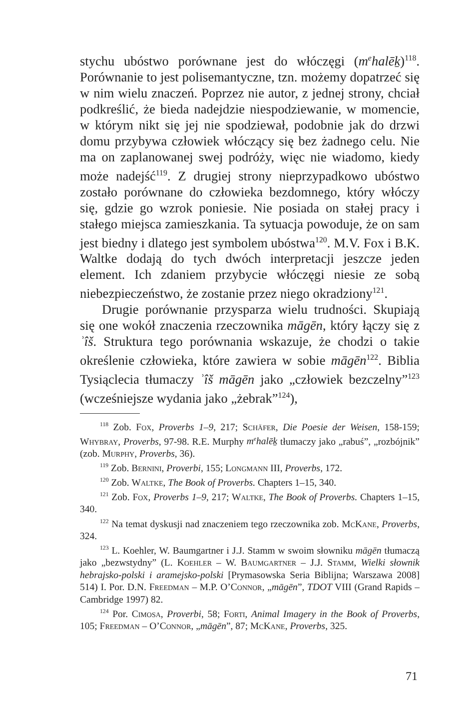stychu ubóstwo porównane jest do włóczęgi (m<sup>e</sup>halēḵ)<sup>118</sup>. Porównanie to jest polisemantyczne, tzn. możemy dopatrzeć się w nim wielu znaczeń. Poprzez nie autor, z jednej strony, chciał podkreślić, że bieda nadejdzie niespodziewanie, w momencie, w którym nikt się jej nie spodziewał, podobnie jak do drzwi domu przybywa człowiek włóczący się bez żadnego celu. Nie ma on zaplanowanej swej podróży, więc nie wiadomo, kiedy może nadejść<sup>119</sup>. Z drugiej strony nieprzypadkowo ubóstwo zostało porównane do człowieka bezdomnego, który włóczy się, gdzie go wzrok poniesie. Nie posiada on stałej pracy i stałego miejsca zamieszkania. Ta sytuacja powoduje, że on sam jest biedny i dlatego jest symbolem ubóstwa<sup>120</sup>. M.V. Fox i B.K. Waltke dodają do tych dwóch interpretacji jeszcze jeden element. Ich zdaniem przybycie włóczęgi niesie ze sobą niebezpieczeństwo, że zostanie przez niego okradziony<sup>121</sup>.
Drugie porównanie przysparza wielu trudności. Skupiają się one wokół znaczenia rzeczownika māgēn, który łączy się z ʾîš. Struktura tego porównania wskazuje, że chodzi o takie określenie człowieka, które zawiera w sobie māgēn<sup>122</sup>. Biblia Tysiąclecia tłumaczy ʾîš māgēn jako „człowiek bezczelny”<sup>123</sup> (wcześniejsze wydania jako „żebrak”<sup>124</sup>),
<sup>118</sup> Zob. Fox, Proverbs 1–9, 217; Schäfer, Die Poesie der Weisen, 158-159; Whybray, Proverbs, 97-98. R.E. Murphy m<sup>e</sup>halēḵ tłumaczy jako „rabuś”, „rozbójnik” (zob. Murphy, Proverbs, 36).
<sup>119</sup> Zob. Bernini, Proverbi, 155; Longmann III, Proverbs, 172.
<sup>120</sup> Zob. Waltke, The Book of Proverbs. Chapters 1–15, 340.
<sup>121</sup> Zob. Fox, Proverbs 1–9, 217; Waltke, The Book of Proverbs. Chapters 1–15, 340.
<sup>122</sup> Na temat dyskusji nad znaczeniem tego rzeczownika zob. McKane, Proverbs, 324.
<sup>123</sup> L. Koehler, W. Baumgartner i J.J. Stamm w swoim słowniku māgēn tłumaczą jako „bezwstydny” (L. Koehler – W. Baumgartner – J.J. Stamm, Wielki słownik hebrajsko-polski i aramejsko-polski [Prymasowska Seria Biblijna; Warszawa 2008] 514) I. Por. D.N. Freedman – M.P. O’Connor, „māgēn”, TDOT VIII (Grand Rapids – Cambridge 1997) 82.
<sup>124</sup> Por. Cimosa, Proverbi, 58; Forti, Animal Imagery in the Book of Proverbs, 105; Freedman – O’Connor, „māgēn”, 87; McKane, Proverbs, 325.
71